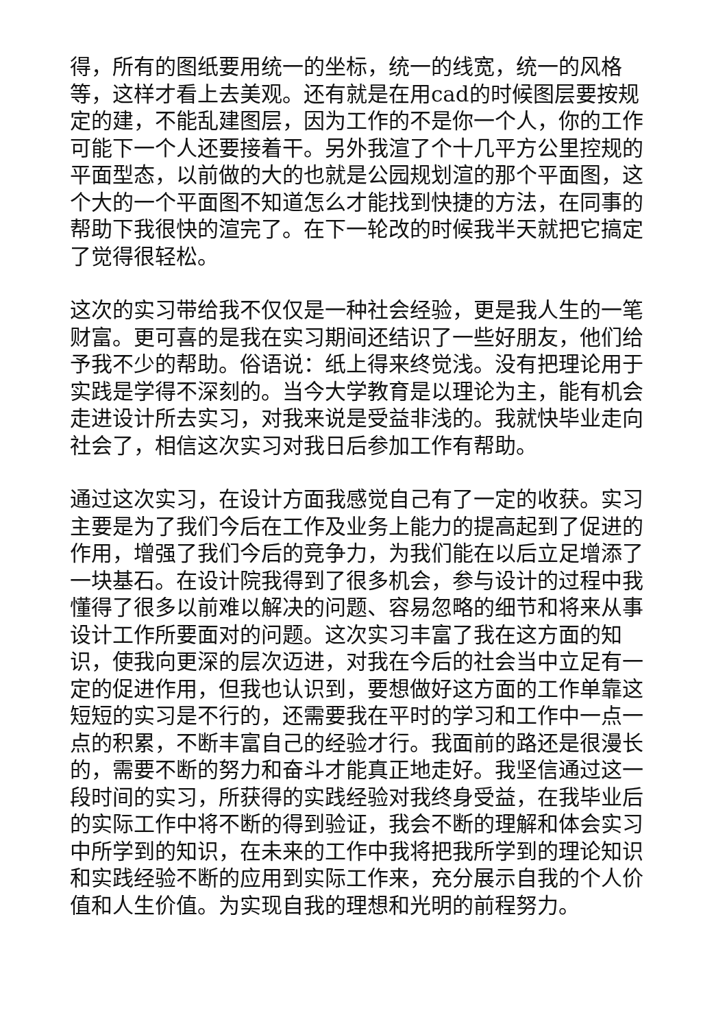得，所有的图纸要用统一的坐标，统一的线宽，统一的风格等，这样才看上去美观。还有就是在用cad的时候图层要按规定的建，不能乱建图层，因为工作的不是你一个人，你的工作可能下一个人还要接着干。另外我渲了个十几平方公里控规的平面型态，以前做的大的也就是公园规划渲的那个平面图，这个大的一个平面图不知道怎么才能找到快捷的方法，在同事的帮助下我很快的渲完了。在下一轮改的时候我半天就把它搞定了觉得很轻松。
这次的实习带给我不仅仅是一种社会经验，更是我人生的一笔财富。更可喜的是我在实习期间还结识了一些好朋友，他们给予我不少的帮助。俗语说：纸上得来终觉浅。没有把理论用于实践是学得不深刻的。当今大学教育是以理论为主，能有机会走进设计所去实习，对我来说是受益非浅的。我就快毕业走向社会了，相信这次实习对我日后参加工作有帮助。
通过这次实习，在设计方面我感觉自己有了一定的收获。实习主要是为了我们今后在工作及业务上能力的提高起到了促进的作用，增强了我们今后的竞争力，为我们能在以后立足增添了一块基石。在设计院我得到了很多机会，参与设计的过程中我懂得了很多以前难以解决的问题、容易忽略的细节和将来从事设计工作所要面对的问题。这次实习丰富了我在这方面的知识，使我向更深的层次迈进，对我在今后的社会当中立足有一定的促进作用，但我也认识到，要想做好这方面的工作单靠这短短的实习是不行的，还需要我在平时的学习和工作中一点一点的积累，不断丰富自己的经验才行。我面前的路还是很漫长的，需要不断的努力和奋斗才能真正地走好。我坚信通过这一段时间的实习，所获得的实践经验对我终身受益，在我毕业后的实际工作中将不断的得到验证，我会不断的理解和体会实习中所学到的知识，在未来的工作中我将把我所学到的理论知识和实践经验不断的应用到实际工作来，充分展示自我的个人价值和人生价值。为实现自我的理想和光明的前程努力。